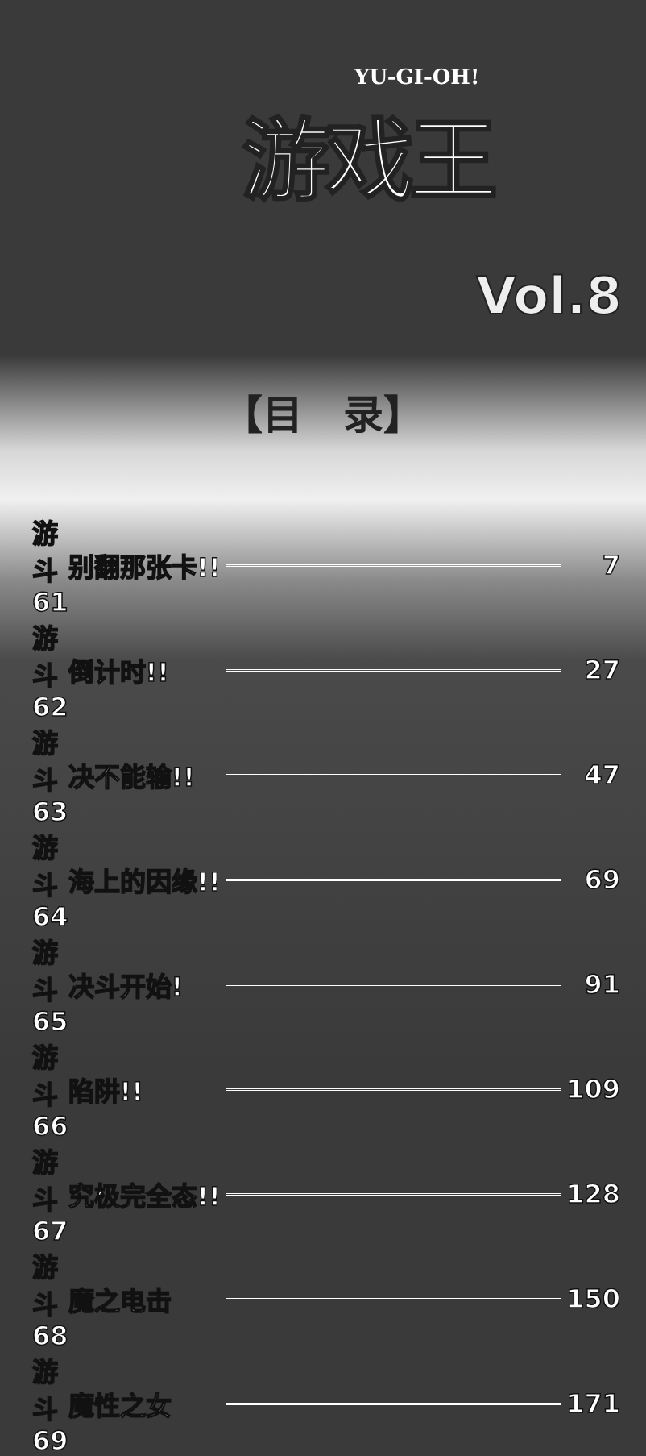YU-GI-OH!
游戏王
Vol.8
【目　录】
| 游斗61 | 别翻那张卡!! | | 7 |
| 游斗62 | 倒计时!! | | 27 |
| 游斗63 | 决不能输!! | | 47 |
| 游斗64 | 海上的因缘!! | | 69 |
| 游斗65 | 决斗开始! | | 91 |
| 游斗66 | 陷阱!! | | 109 |
| 游斗67 | 究极完全态!! | | 128 |
| 游斗68 | 魔之电击 | | 150 |
| 游斗69 | 魔性之女 | | 171 |